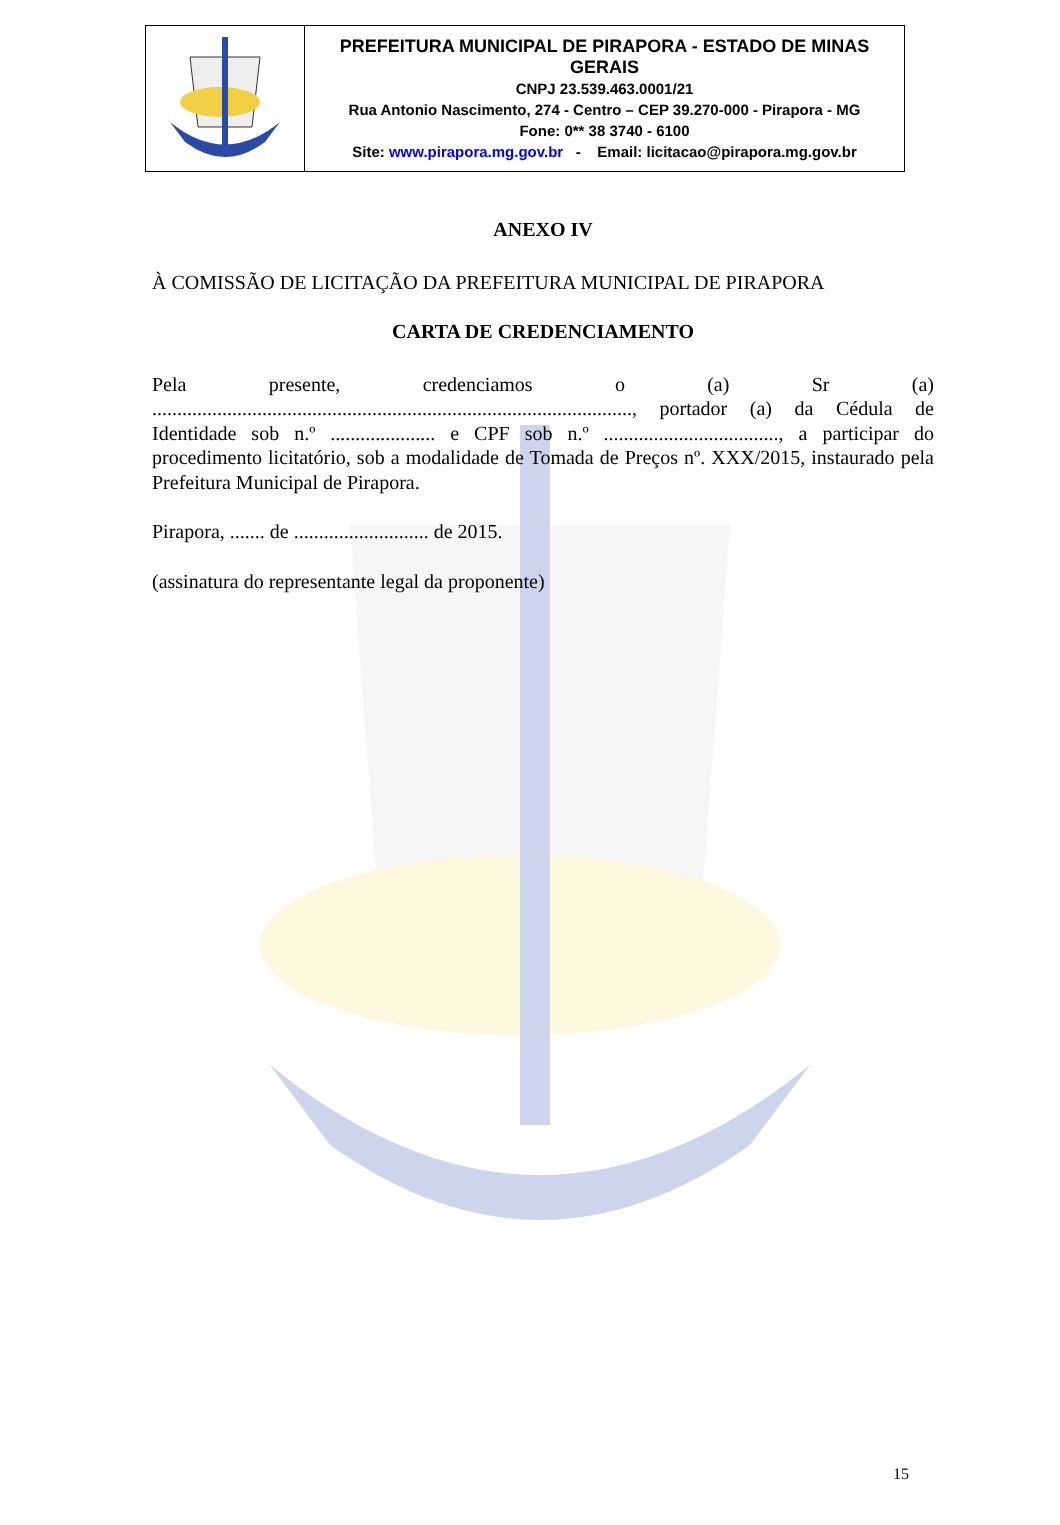| | PREFEITURA MUNICIPAL DE PIRAPORA - ESTADO DE MINAS GERAIS CNPJ 23.539.463.0001/21 Rua Antonio Nascimento, 274 - Centro – CEP 39.270-000 - Pirapora - MG Fone: 0** 38 3740 - 6100 Site: www.pirapora.mg.gov.br - Email: licitacao@pirapora.mg.gov.br |
ANEXO IV
À COMISSÃO DE LICITAÇÃO DA PREFEITURA MUNICIPAL DE PIRAPORA
CARTA DE CREDENCIAMENTO
Pela presente, credenciamos o (a) Sr (a) ................................................................................................, portador (a) da Cédula de Identidade sob n.º ..................... e CPF sob n.º ..................................., a participar do procedimento licitatório, sob a modalidade de Tomada de Preços nº. XXX/2015, instaurado pela Prefeitura Municipal de Pirapora.
Pirapora, ....... de ........................... de 2015.
(assinatura do representante legal da proponente)
15